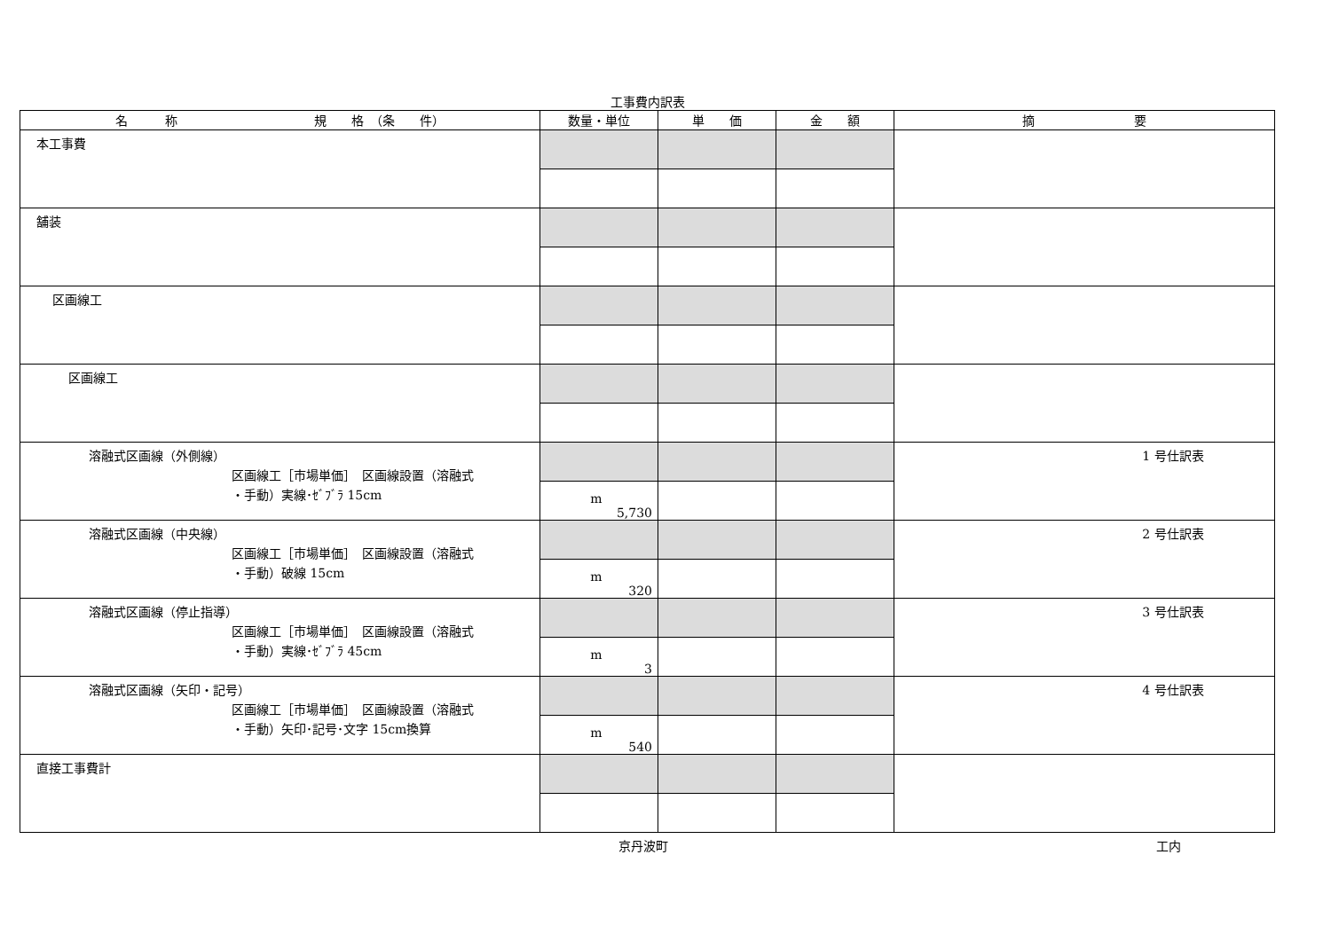工事費内訳表
| 名 称 規 格 （条 件） | 数量・単位 | 単 価 | 金 額 | 摘 要 |
| --- | --- | --- | --- | --- |
| 本工事費 | | | | |
| 舗装 | | | | |
| 区画線工 | | | | |
| 区画線工 | | | | |
| 溶融式区画線（外側線） 区画線工［市場単価］ 区画線設置（溶融式 ・手動）実線･ｾﾞﾌﾞﾗ 15cm | | | | 1 号仕訳表 |
| | m 5,730 | | | |
| 溶融式区画線（中央線） 区画線工［市場単価］ 区画線設置（溶融式 ・手動）破線 15cm | | | | 2 号仕訳表 |
| | m 320 | | | |
| 溶融式区画線（停止指導） 区画線工［市場単価］ 区画線設置（溶融式 ・手動）実線･ｾﾞﾌﾞﾗ 45cm | | | | 3 号仕訳表 |
| | m 3 | | | |
| 溶融式区画線（矢印・記号） 区画線工［市場単価］ 区画線設置（溶融式 ・手動）矢印･記号･文字 15cm換算 | | | | 4 号仕訳表 |
| | m 540 | | | |
| 直接工事費計 | | | | |
京丹波町 工内